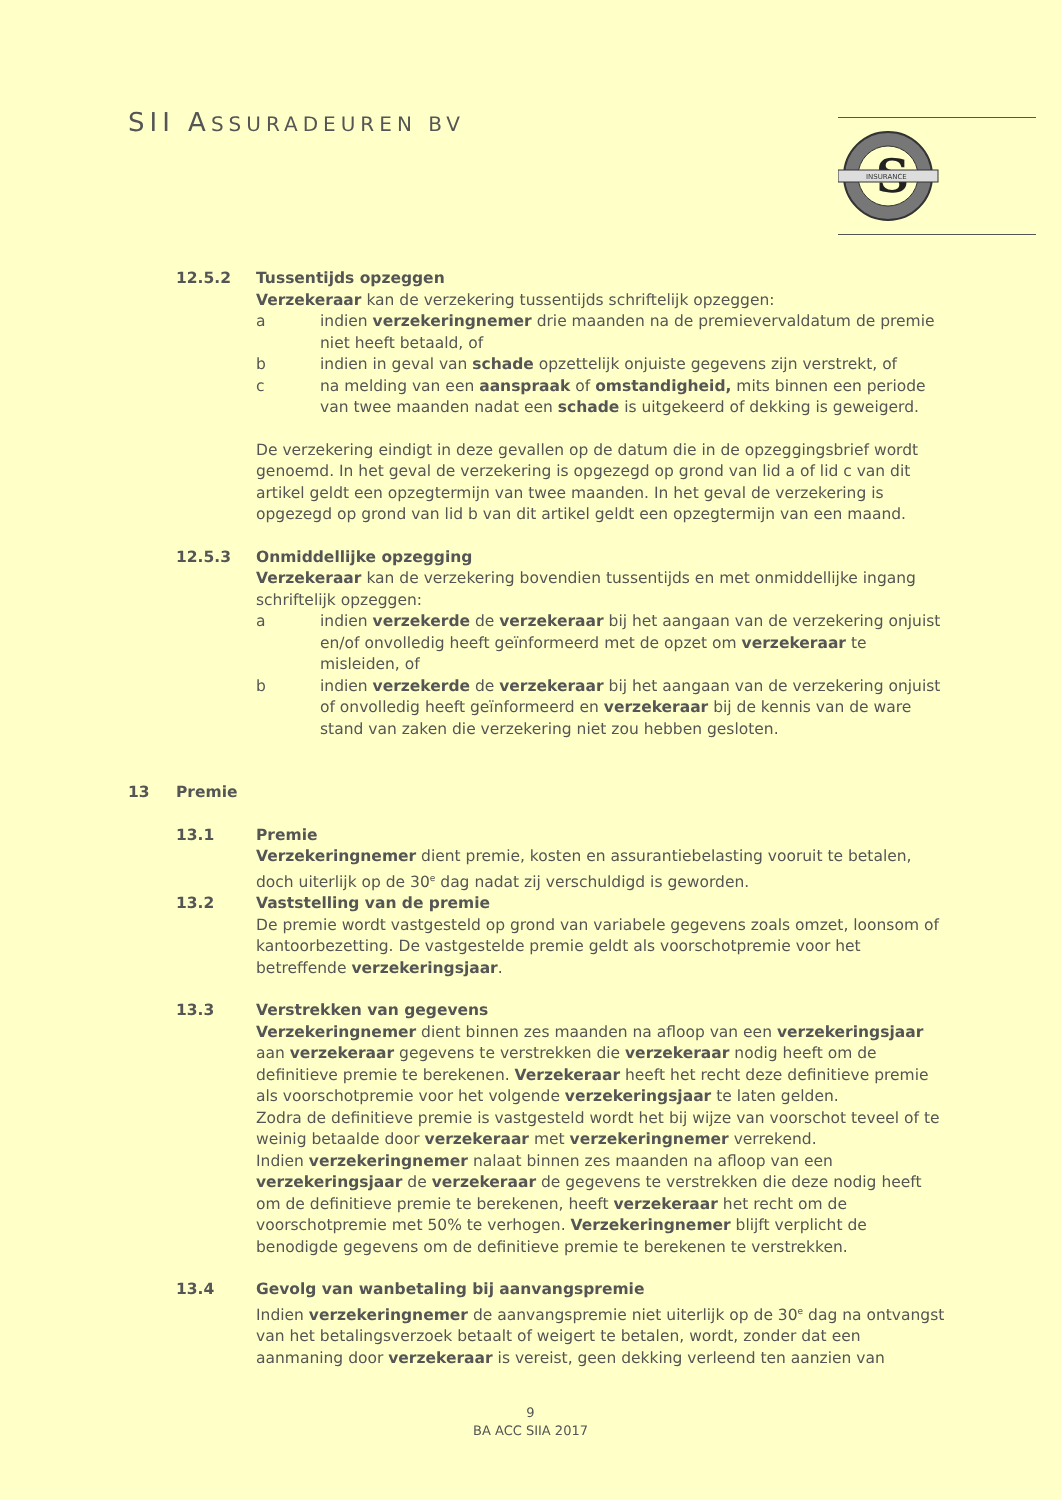SII ASSURADEUREN BV
S
INSURANCE
12.5.2 Tussentijds opzeggen
Verzekeraar kan de verzekering tussentijds schriftelijk opzeggen:
a indien verzekeringnemer drie maanden na de premievervaldatum de premie niet heeft betaald, of
b indien in geval van schade opzettelijk onjuiste gegevens zijn verstrekt, of
c na melding van een aanspraak of omstandigheid, mits binnen een periode van twee maanden nadat een schade is uitgekeerd of dekking is geweigerd.
De verzekering eindigt in deze gevallen op de datum die in de opzeggingsbrief wordt genoemd. In het geval de verzekering is opgezegd op grond van lid a of lid c van dit artikel geldt een opzegtermijn van twee maanden. In het geval de verzekering is opgezegd op grond van lid b van dit artikel geldt een opzegtermijn van een maand.
12.5.3 Onmiddellijke opzegging
Verzekeraar kan de verzekering bovendien tussentijds en met onmiddellijke ingang schriftelijk opzeggen:
a indien verzekerde de verzekeraar bij het aangaan van de verzekering onjuist en/of onvolledig heeft geïnformeerd met de opzet om verzekeraar te misleiden, of
b indien verzekerde de verzekeraar bij het aangaan van de verzekering onjuist of onvolledig heeft geïnformeerd en verzekeraar bij de kennis van de ware stand van zaken die verzekering niet zou hebben gesloten.
13 Premie
13.1 Premie
Verzekeringnemer dient premie, kosten en assurantiebelasting vooruit te betalen, doch uiterlijk op de 30<sup>e</sup> dag nadat zij verschuldigd is geworden.
13.2 Vaststelling van de premie
De premie wordt vastgesteld op grond van variabele gegevens zoals omzet, loonsom of kantoorbezetting. De vastgestelde premie geldt als voorschotpremie voor het betreffende verzekeringsjaar.
13.3 Verstrekken van gegevens
Verzekeringnemer dient binnen zes maanden na afloop van een verzekeringsjaar aan verzekeraar gegevens te verstrekken die verzekeraar nodig heeft om de definitieve premie te berekenen. Verzekeraar heeft het recht deze definitieve premie als voorschotpremie voor het volgende verzekeringsjaar te laten gelden.
Zodra de definitieve premie is vastgesteld wordt het bij wijze van voorschot teveel of te weinig betaalde door verzekeraar met verzekeringnemer verrekend.
Indien verzekeringnemer nalaat binnen zes maanden na afloop van een verzekeringsjaar de verzekeraar de gegevens te verstrekken die deze nodig heeft om de definitieve premie te berekenen, heeft verzekeraar het recht om de voorschotpremie met 50% te verhogen. Verzekeringnemer blijft verplicht de benodigde gegevens om de definitieve premie te berekenen te verstrekken.
13.4 Gevolg van wanbetaling bij aanvangspremie
Indien verzekeringnemer de aanvangspremie niet uiterlijk op de 30<sup>e</sup> dag na ontvangst van het betalingsverzoek betaalt of weigert te betalen, wordt, zonder dat een aanmaning door verzekeraar is vereist, geen dekking verleend ten aanzien van
9
BA ACC SIIA 2017